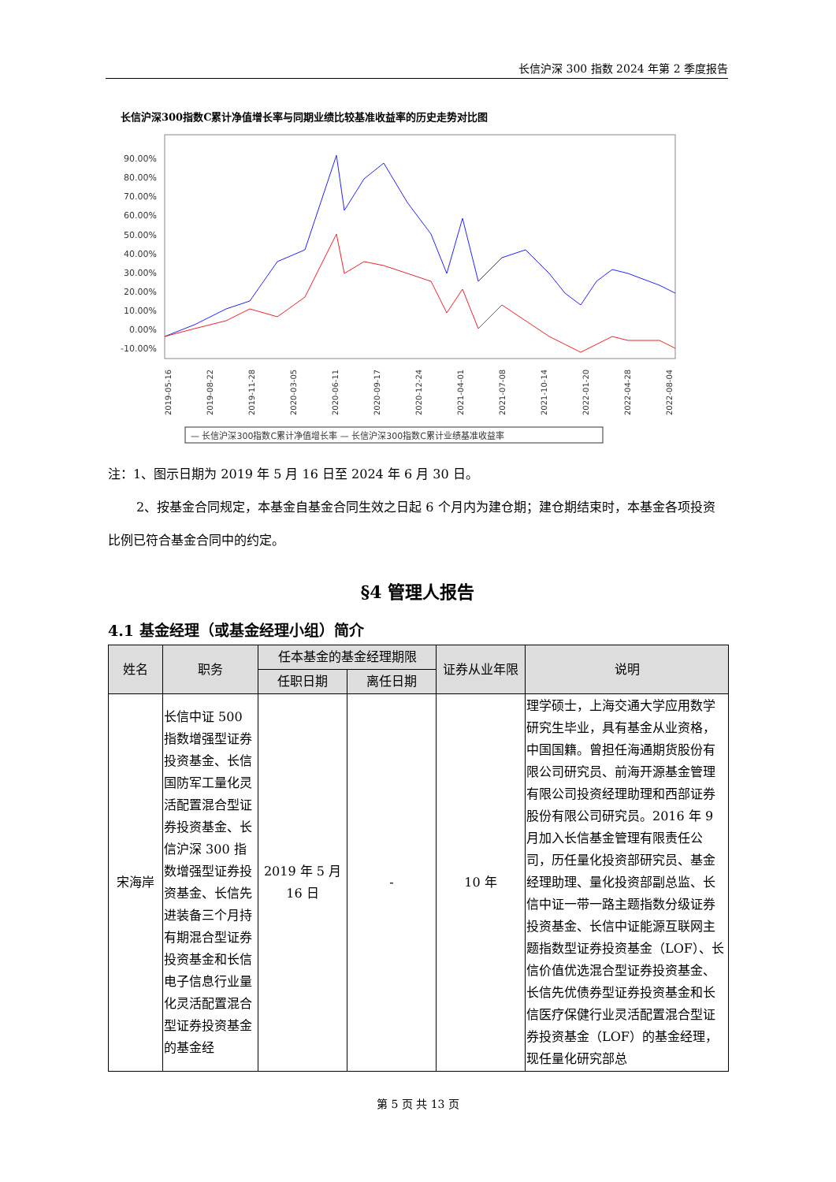长信沪深 300 指数 2024 年第 2 季度报告
长信沪深300指数C累计净值增长率与同期业绩比较基准收益率的历史走势对比图
90.00%
80.00%
70.00%
60.00%
50.00%
40.00%
30.00%
20.00%
10.00%
0.00%
-10.00%
2019-05-16
2019-08-22
2019-11-28
2020-03-05
2020-06-11
2020-09-17
2020-12-24
2021-04-01
2021-07-08
2021-10-14
2022-01-20
2022-04-28
2022-08-04
— 长信沪深300指数C累计净值增长率 — 长信沪深300指数C累计业绩基准收益率
注：1、图示日期为 2019 年 5 月 16 日至 2024 年 6 月 30 日。
2、按基金合同规定，本基金自基金合同生效之日起 6 个月内为建仓期；建仓期结束时，本基金各项投资比例已符合基金合同中的约定。
§4 管理人报告
4.1 基金经理（或基金经理小组）简介
| 姓名 | 职务 | 任本基金的基金经理期限 | | 证券从业年限 | 说明 |
| --- | --- | --- | --- | --- | --- |
| | | 任职日期 | 离任日期 | | |
| 宋海岸 | 长信中证 500 指数增强型证券投资基金、长信国防军工量化灵活配置混合型证券投资基金、长信沪深 300 指数增强型证券投资基金、长信先进装备三个月持有期混合型证券投资基金和长信电子信息行业量化灵活配置混合型证券投资基金的基金经 | 2019 年 5 月 16 日 | - | 10 年 | 理学硕士，上海交通大学应用数学研究生毕业，具有基金从业资格，中国国籍。曾担任海通期货股份有限公司研究员、前海开源基金管理有限公司投资经理助理和西部证券股份有限公司研究员。2016 年 9 月加入长信基金管理有限责任公司，历任量化投资部研究员、基金经理助理、量化投资部副总监、长信中证一带一路主题指数分级证券投资基金、长信中证能源互联网主题指数型证券投资基金（LOF）、长信价值优选混合型证券投资基金、长信先优债券型证券投资基金和长信医疗保健行业灵活配置混合型证券投资基金（LOF）的基金经理，现任量化研究部总 |
第 5 页 共 13 页